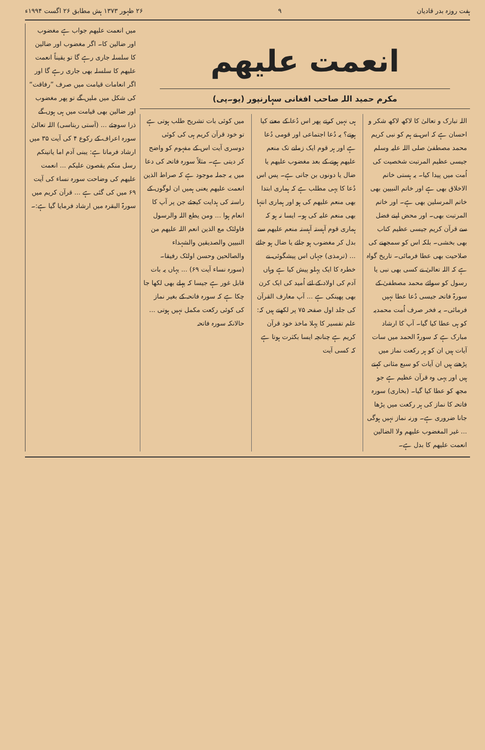ہفت روزہ بدر قادیان ۹ ۲۶ ظہور ۱۳۷۳ ہش مطابق ۲۶ اگست ۱۹۹۴ء
انعمت علیھم
مکرم حمید اللہ صاحب افغانی سہارنپور (یو۔پی)
اللہ تبارک و تعالیٰ کا لاکھ لاکھ شکر و احسان ہے کہ اس نے ہم کو نبی کریم محمد مصطفیٰ صلی اللہ علیہ وسلم جیسی عظیم المرتبت شخصیت کی اُمت میں پیدا کیا۔ یہ ہستی خاتم الاخلاق بھی ہے اور خاتم النبیین بھی خاتم المرسلین بھی ہے۔ اور خاتم المرتبت بھی۔ اور محض اپنے فضل سے قرآن کریم جیسی عظیم کتاب بھی بخشی۔ بلکہ اس کو سمجھنے کی صلاحیت بھی عطا فرمائی۔ تاریخ گواہ ہے کہ اللہ تعالیٰ نے کسی بھی نبی یا رسول کو سوائے محمد مصطفیٰ کے سورۃ فاتحہ جیسی دُعا عطا نہیں فرمائی۔ یہ فخر صرف اُمت محمدیہ کو ہی عطا کیا گیا۔ آپ کا ارشاد مبارک ہے کہ سورۃ الحمد میں سات آیات ہیں ان کو ہر رکعت نماز میں پڑھتے ہیں ان آیات کو سبع مثانی کہتے ہیں اور یہی وہ قرآن عظیم ہے جو مجھ کو عطا کیا گیا۔ (بخاری) سورہ فاتحہ کا نماز کی ہر رکعت میں پڑھا جانا ضروری ہے۔ ورنہ نماز نہیں ہوگی ... غیر المغضوب علیھم ولا الضالین انعمت علیھم کا بدل ہے۔
ہی نہیں کرتے پھر اس دُعا کے معنے کیا ہوتے؟ یہ دُعا اجتماعی اور قومی دُعا ہے اور ہر قوم ایک زمانے تک منعم علیھم ہونے کے بعد مغضوب علیھم یا ضال یا دونوں بن جاتی ہے۔ پس اس دُعا کا یہی مطلب ہے کہ ہماری ابتدا بھی منعم علیھم کی ہو اور ہماری انتہا بھی منعم علیہ کی ہو۔ ایسا نہ ہو کہ ہماری قوم آہستہ آہستہ منعم علیھم سے بدل کر مغضوب ہو جائے یا ضال ہو جائے ... (ترمذی) جہاں اس پیشگوئی نے خطرہ کا ایک پہلو پیش کیا ہے وہاں آدم کی اولاد کے لئے اُمید کی ایک کرن بھی پھینکی ہے ... آپ معارف القرآن کی جلد اول صفحہ ۷۵ پر لکھتے ہیں کہ: علم تفسیر کا پہلا ماخذ خود قرآن کریم ہے چنانچہ ایسا بکثرت ہوتا ہے کہ کسی آیت
میں کوئی بات تشریح طلب ہوتی ہے تو خود قرآن کریم ہی کی کوئی دوسری آیت اس کے مفہوم کو واضح کر دیتی ہے۔ مثلاً سورہ فاتحہ کی دعا میں یہ جملہ موجود ہے کہ صراط الذین انعمت علیھم یعنی ہمیں ان لوگوں کے راستہ کی ہدایت کیجئے جن پر آپ کا انعام ہوا ... ومن یطع اللہ والرسول فاولئک مع الذین انعم اللہ علیھم من النبیین والصدیقین والشہداء والصالحین وحسن اولئک رفیقا۔ (سورہ نساء آیت ۶۹) ... یہاں یہ بات قابل غور ہے جیسا کہ پہلے بھی لکھا جا چکا ہے کہ سورہ فاتحہ کے بغیر نماز کی کوئی رکعت مکمل نہیں ہوتی ... حالانکہ سورہ فاتحہ
میں انعمت علیھم جواب ہے مغضوب اور ضالین کا۔ اگر مغضوب اور ضالین کا سلسلہ جاری رہے گا تو یقیناً انعمت علیھم کا سلسلہ بھی جاری رہے گا اور اگر انعامات قیامت میں صرف ”رفاقت“ کی شکل میں ملیں گے تو پھر مغضوب اور ضالین بھی قیامت میں ہی ہوں گے ذرا سوچئے ... (آستی ربتاسی) اللہ تعالیٰ سورہ اعراف کے رکوع ۴ کی آیت ۳۵ میں ارشاد فرماتا ہے: یبنی آدم اما یاتینکم رسل منکم یقصون علیکم ... انعمت علیھم کی وضاحت سورہ نساء کی آیت ۶۹ میں کی گئی ہے ... قرآن کریم میں سورۃ البقرہ میں ارشاد فرمایا گیا ہے:۔